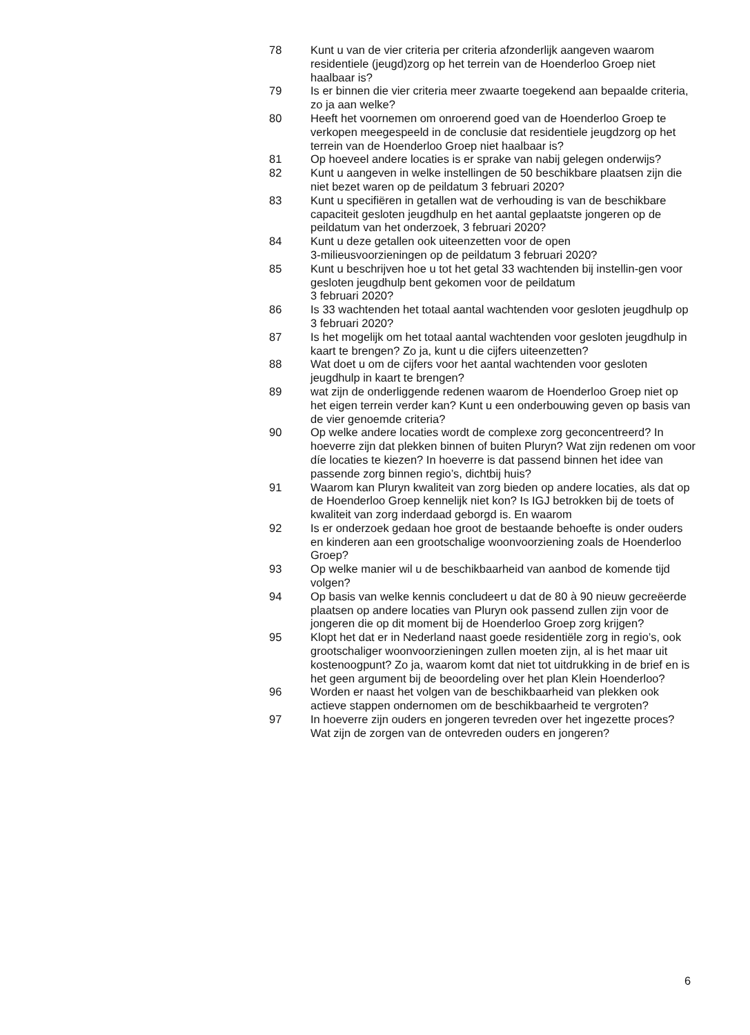78 Kunt u van de vier criteria per criteria afzonderlijk aangeven waarom residentiele (jeugd)zorg op het terrein van de Hoenderloo Groep niet haalbaar is?
79 Is er binnen die vier criteria meer zwaarte toegekend aan bepaalde criteria, zo ja aan welke?
80 Heeft het voornemen om onroerend goed van de Hoenderloo Groep te verkopen meegespeeld in de conclusie dat residentiele jeugdzorg op het terrein van de Hoenderloo Groep niet haalbaar is?
81 Op hoeveel andere locaties is er sprake van nabij gelegen onderwijs?
82 Kunt u aangeven in welke instellingen de 50 beschikbare plaatsen zijn die niet bezet waren op de peildatum 3 februari 2020?
83 Kunt u specifiëren in getallen wat de verhouding is van de beschikbare capaciteit gesloten jeugdhulp en het aantal geplaatste jongeren op de peildatum van het onderzoek, 3 februari 2020?
84 Kunt u deze getallen ook uiteenzetten voor de open
3-milieusvoorzieningen op de peildatum 3 februari 2020?
85 Kunt u beschrijven hoe u tot het getal 33 wachtenden bij instellin-gen voor gesloten jeugdhulp bent gekomen voor de peildatum
3 februari 2020?
86 Is 33 wachtenden het totaal aantal wachtenden voor gesloten jeugdhulp op 3 februari 2020?
87 Is het mogelijk om het totaal aantal wachtenden voor gesloten jeugdhulp in kaart te brengen? Zo ja, kunt u die cijfers uiteenzetten?
88 Wat doet u om de cijfers voor het aantal wachtenden voor gesloten jeugdhulp in kaart te brengen?
89 wat zijn de onderliggende redenen waarom de Hoenderloo Groep niet op het eigen terrein verder kan? Kunt u een onderbouwing geven op basis van de vier genoemde criteria?
90 Op welke andere locaties wordt de complexe zorg geconcentreerd? In hoeverre zijn dat plekken binnen of buiten Pluryn? Wat zijn redenen om voor díe locaties te kiezen? In hoeverre is dat passend binnen het idee van passende zorg binnen regio’s, dichtbij huis?
91 Waarom kan Pluryn kwaliteit van zorg bieden op andere locaties, als dat op de Hoenderloo Groep kennelijk niet kon? Is IGJ betrokken bij de toets of kwaliteit van zorg inderdaad geborgd is. En waarom
92 Is er onderzoek gedaan hoe groot de bestaande behoefte is onder ouders en kinderen aan een grootschalige woonvoorziening zoals de Hoenderloo Groep?
93 Op welke manier wil u de beschikbaarheid van aanbod de komende tijd volgen?
94 Op basis van welke kennis concludeert u dat de 80 à 90 nieuw gecreëerde plaatsen op andere locaties van Pluryn ook passend zullen zijn voor de jongeren die op dit moment bij de Hoenderloo Groep zorg krijgen?
95 Klopt het dat er in Nederland naast goede residentiële zorg in regio’s, ook grootschaliger woonvoorzieningen zullen moeten zijn, al is het maar uit kostenoogpunt? Zo ja, waarom komt dat niet tot uitdrukking in de brief en is het geen argument bij de beoordeling over het plan Klein Hoenderloo?
96 Worden er naast het volgen van de beschikbaarheid van plekken ook actieve stappen ondernomen om de beschikbaarheid te vergroten?
97 In hoeverre zijn ouders en jongeren tevreden over het ingezette proces? Wat zijn de zorgen van de ontevreden ouders en jongeren?
6